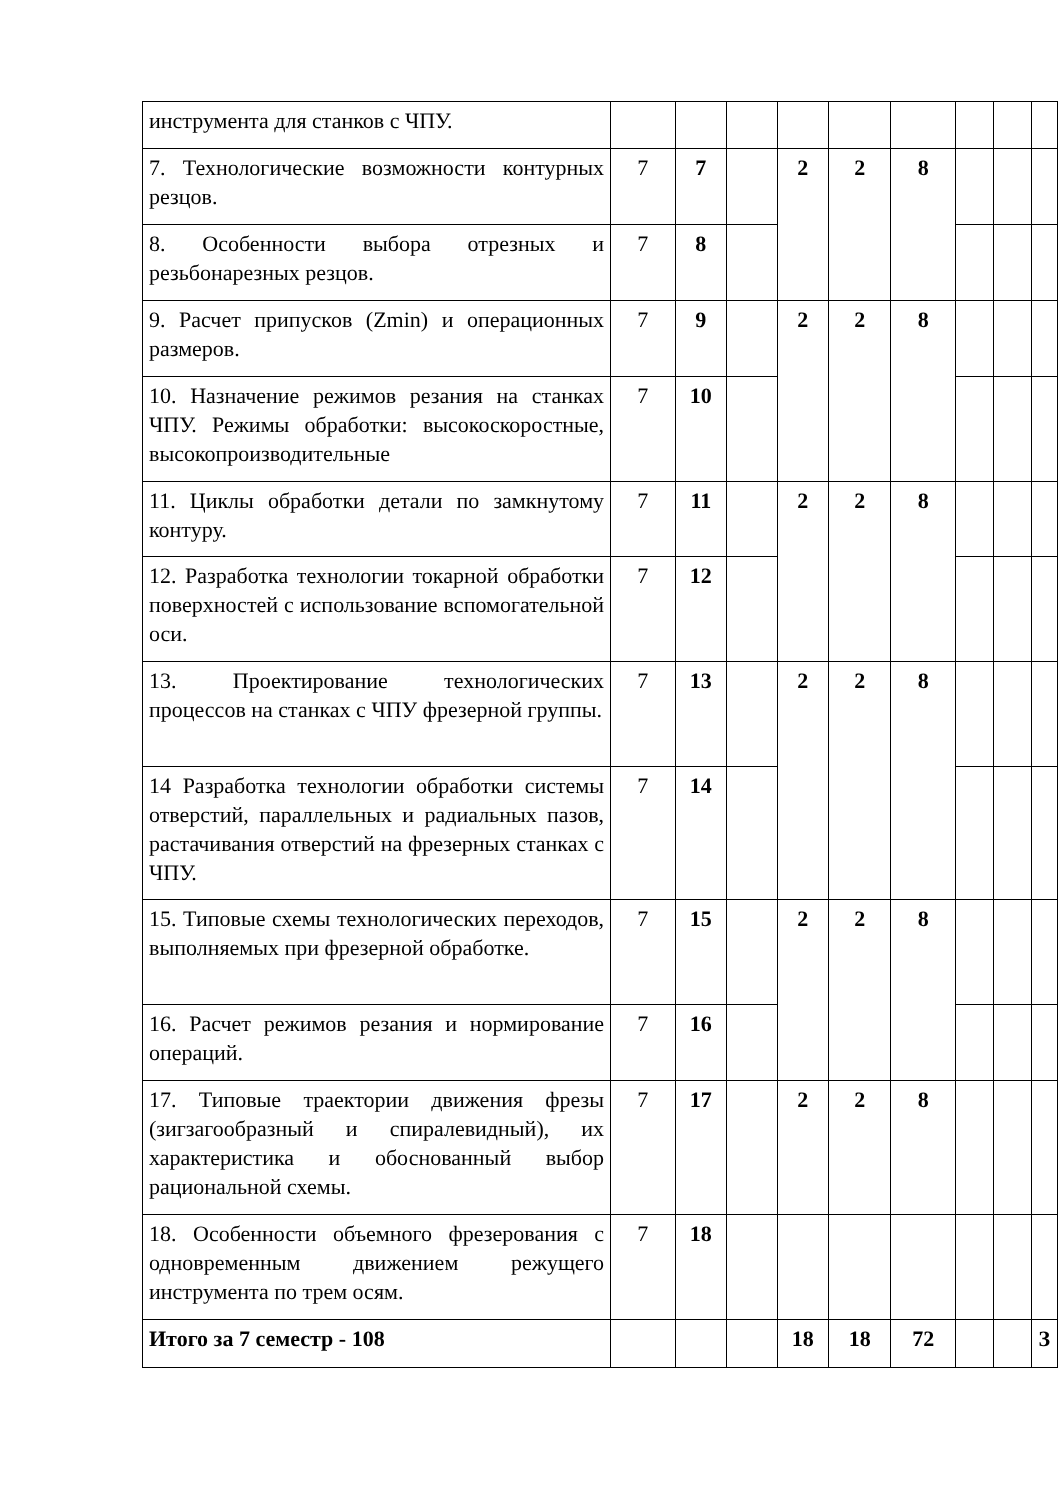| инструмента для станков с ЧПУ. | | | | | | | | | |
| 7. Технологические возможности контурных резцов. | 7 | 7 | | 2 | 2 | 8 | | | |
| 8. Особенности выбора отрезных и резьбонарезных резцов. | 7 | 8 | | | | | | | |
| 9. Расчет припусков (Zmin) и операционных размеров. | 7 | 9 | | 2 | 2 | 8 | | | |
| 10. Назначение режимов резания на станках ЧПУ. Режимы обработки: высокоскоростные, высокопроизводительные | 7 | 10 | | | | | | | |
| 11. Циклы обработки детали по замкнутому контуру. | 7 | 11 | | 2 | 2 | 8 | | | |
| 12. Разработка технологии токарной обработки поверхностей с использование вспомогательной оси. | 7 | 12 | | | | | | | |
| 13. Проектирование технологических процессов на станках с ЧПУ фрезерной группы. | 7 | 13 | | 2 | 2 | 8 | | | |
| 14 Разработка технологии обработки системы отверстий, параллельных и радиальных пазов, растачивания отверстий на фрезерных станках с ЧПУ. | 7 | 14 | | | | | | | |
| 15. Типовые схемы технологических переходов, выполняемых при фрезерной обработке. | 7 | 15 | | 2 | 2 | 8 | | | |
| 16. Расчет режимов резания и нормирование операций. | 7 | 16 | | | | | | | |
| 17. Типовые траектории движения фрезы (зигзагообразный и спиралевидный), их характеристика и обоснованный выбор рациональной схемы. | 7 | 17 | | 2 | 2 | 8 | | | |
| 18. Особенности объемного фрезерования с одновременным движением режущего инструмента по трем осям. | 7 | 18 | | | | | | | |
| Итого за 7 семестр - 108 | | | | 18 | 18 | 72 | | | З |